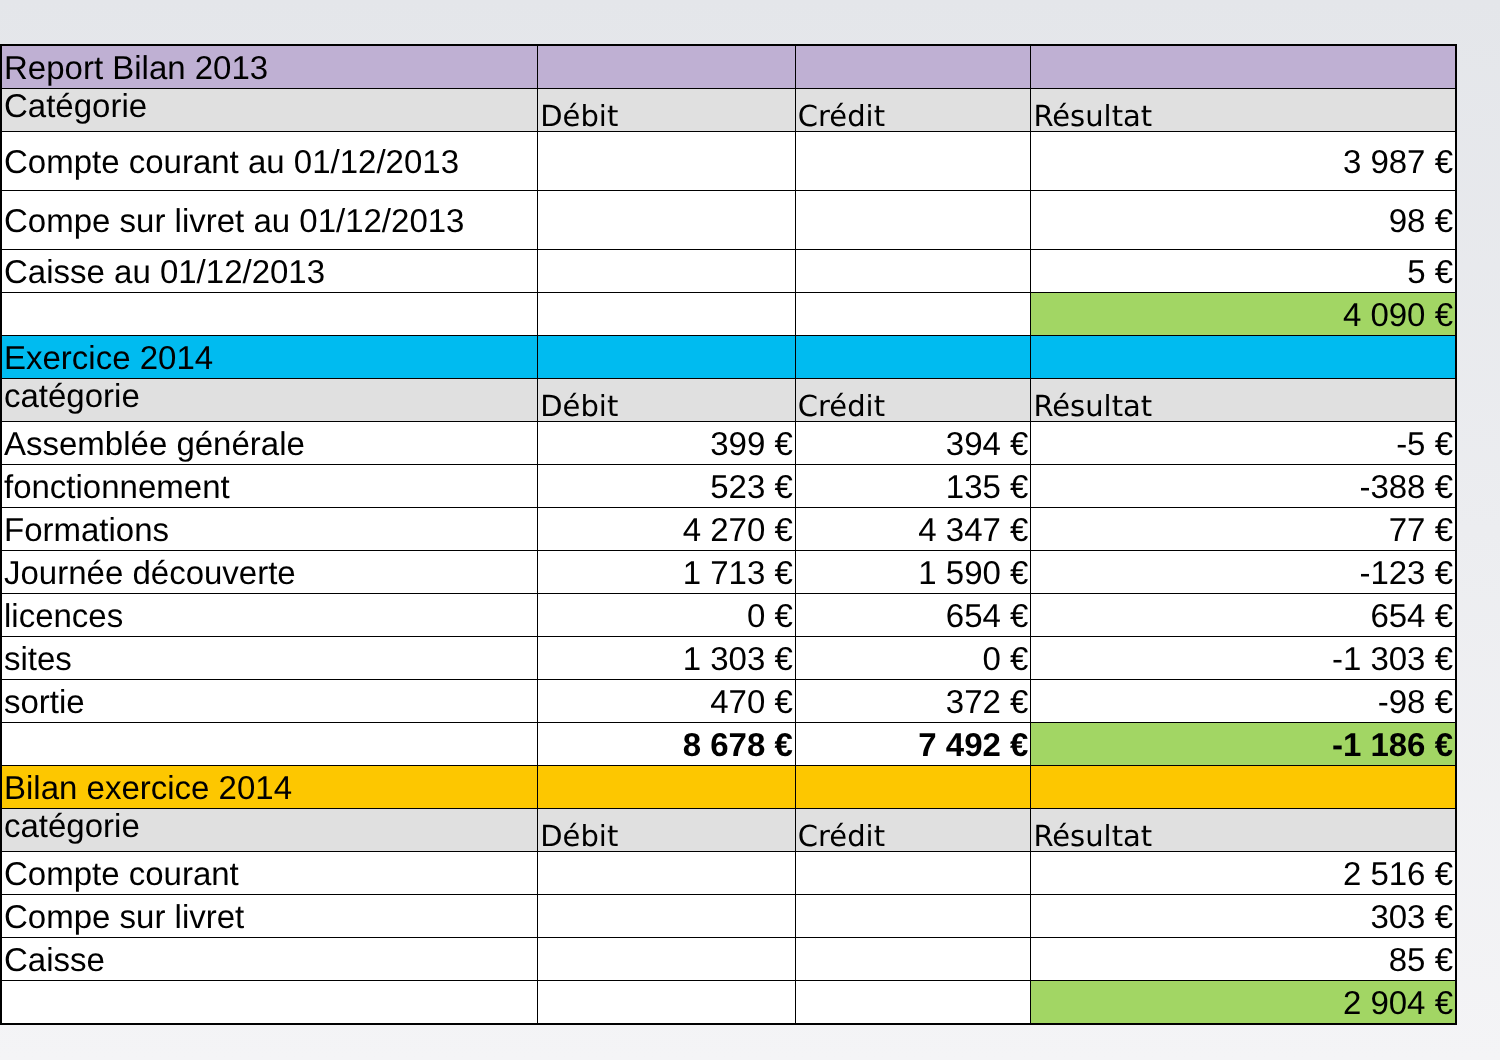| Report Bilan 2013 | | | |
| Catégorie | Débit | Crédit | Résultat |
| Compte courant au 01/12/2013 | | | 3 987 € |
| Compe sur livret au 01/12/2013 | | | 98 € |
| Caisse au 01/12/2013 | | | 5 € |
| | | | 4 090 € |
| Exercice 2014 | | | |
| catégorie | Débit | Crédit | Résultat |
| Assemblée générale | 399 € | 394 € | -5 € |
| fonctionnement | 523 € | 135 € | -388 € |
| Formations | 4 270 € | 4 347 € | 77 € |
| Journée découverte | 1 713 € | 1 590 € | -123 € |
| licences | 0 € | 654 € | 654 € |
| sites | 1 303 € | 0 € | -1 303 € |
| sortie | 470 € | 372 € | -98 € |
| | 8 678 € | 7 492 € | -1 186 € |
| Bilan exercice 2014 | | | |
| catégorie | Débit | Crédit | Résultat |
| Compte courant | | | 2 516 € |
| Compe sur livret | | | 303 € |
| Caisse | | | 85 € |
| | | | 2 904 € |